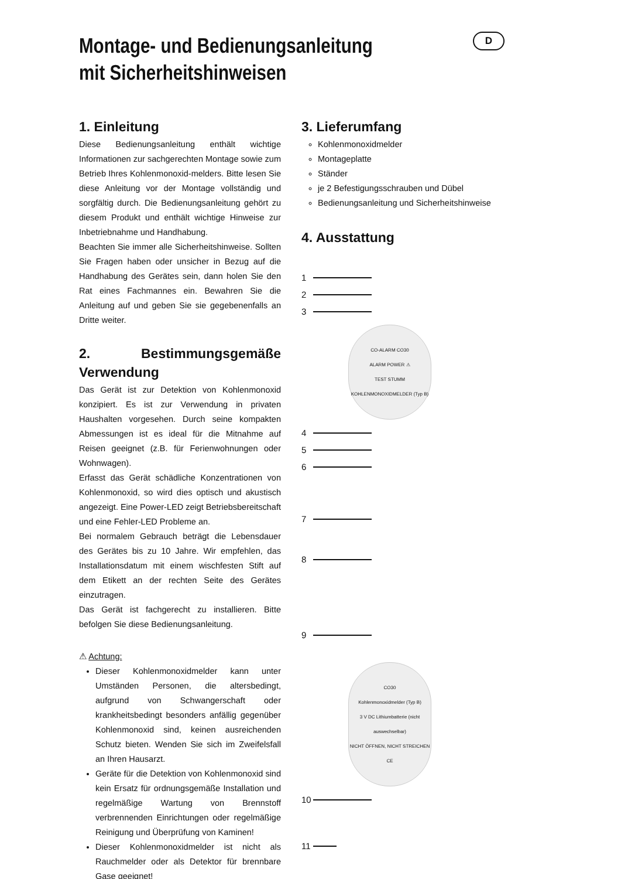D
Montage- und Bedienungsanleitung
mit Sicherheitshinweisen
1. Einleitung
Diese Bedienungsanleitung enthält wichtige Informationen zur sachgerechten Montage sowie zum Betrieb Ihres Kohlenmonoxid-melders. Bitte lesen Sie diese Anleitung vor der Montage vollständig und sorgfältig durch. Die Bedienungsanleitung gehört zu diesem Produkt und enthält wichtige Hinweise zur Inbetriebnahme und Handhabung.
Beachten Sie immer alle Sicherheitshinweise. Sollten Sie Fragen haben oder unsicher in Bezug auf die Handhabung des Gerätes sein, dann holen Sie den Rat eines Fachmannes ein. Bewahren Sie die Anleitung auf und geben Sie sie gegebenenfalls an Dritte weiter.
2. Bestimmungsgemäße Verwendung
Das Gerät ist zur Detektion von Kohlenmonoxid konzipiert. Es ist zur Verwendung in privaten Haushalten vorgesehen. Durch seine kompakten Abmessungen ist es ideal für die Mitnahme auf Reisen geeignet (z.B. für Ferienwohnungen oder Wohnwagen).
Erfasst das Gerät schädliche Konzentrationen von Kohlenmonoxid, so wird dies optisch und akustisch angezeigt. Eine Power-LED zeigt Betriebsbereitschaft und eine Fehler-LED Probleme an.
Bei normalem Gebrauch beträgt die Lebensdauer des Gerätes bis zu 10 Jahre. Wir empfehlen, das Installationsdatum mit einem wischfesten Stift auf dem Etikett an der rechten Seite des Gerätes einzutragen.
Das Gerät ist fachgerecht zu installieren. Bitte befolgen Sie diese Bedienungsanleitung.
⚠ Achtung:
Dieser Kohlenmonoxidmelder kann unter Umständen Personen, die altersbedingt, aufgrund von Schwangerschaft oder krankheitsbedingt besonders anfällig gegenüber Kohlenmonoxid sind, keinen ausreichenden Schutz bieten. Wenden Sie sich im Zweifelsfall an Ihren Hausarzt.
Geräte für die Detektion von Kohlenmonoxid sind kein Ersatz für ordnungsgemäße Installation und regelmäßige Wartung von Brennstoff verbrennenden Einrichtungen oder regelmäßige Reinigung und Überprüfung von Kaminen!
Dieser Kohlenmonoxidmelder ist nicht als Rauchmelder oder als Detektor für brennbare Gase geeignet!
3. Lieferumfang
Kohlenmonoxidmelder
Montageplatte
Ständer
je 2 Befestigungsschrauben und Dübel
Bedienungsanleitung und Sicherheitshinweise
4. Ausstattung
1
2
3
CO-ALARM CO30
ALARM POWER ⚠
TEST STUMM
KOHLENMONOXIDMELDER (Typ B)
4
5
6
7
8
9
CO30
Kohlenmonoxidmelder (Typ B)
3 V DC Lithiumbatterie (nicht auswechselbar)
NICHT ÖFFNEN, NICHT STREICHEN
CE
10
11